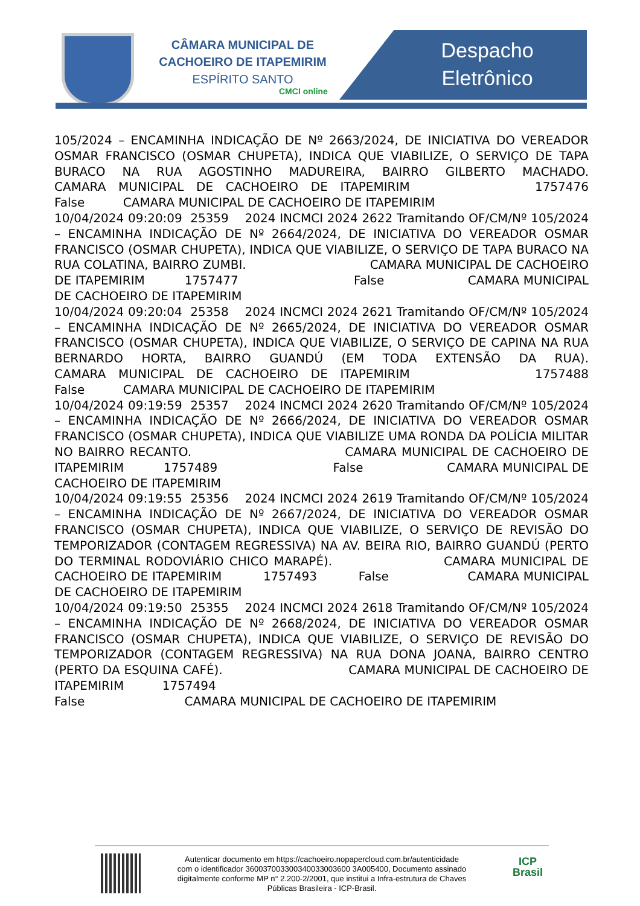CÂMARA MUNICIPAL DE
CACHOEIRO DE ITAPEMIRIM
ESPÍRITO SANTO
CMCI online
Despacho
Eletrônico
105/2024 – ENCAMINHA INDICAÇÃO DE Nº 2663/2024, DE INICIATIVA DO VEREADOR OSMAR FRANCISCO (OSMAR CHUPETA), INDICA QUE VIABILIZE, O SERVIÇO DE TAPA BURACO NA RUA AGOSTINHO MADUREIRA, BAIRRO GILBERTO MACHADO. CAMARA MUNICIPAL DE CACHOEIRO DE ITAPEMIRIM 1757476 False CAMARA MUNICIPAL DE CACHOEIRO DE ITAPEMIRIM 10/04/2024 09:20:09 25359 2024 INCMCI 2024 2622 Tramitando OF/CM/Nº 105/2024 – ENCAMINHA INDICAÇÃO DE Nº 2664/2024, DE INICIATIVA DO VEREADOR OSMAR FRANCISCO (OSMAR CHUPETA), INDICA QUE VIABILIZE, O SERVIÇO DE TAPA BURACO NA RUA COLATINA, BAIRRO ZUMBI. CAMARA MUNICIPAL DE CACHOEIRO DE ITAPEMIRIM 1757477 False CAMARA MUNICIPAL DE CACHOEIRO DE ITAPEMIRIM 10/04/2024 09:20:04 25358 2024 INCMCI 2024 2621 Tramitando OF/CM/Nº 105/2024 – ENCAMINHA INDICAÇÃO DE Nº 2665/2024, DE INICIATIVA DO VEREADOR OSMAR FRANCISCO (OSMAR CHUPETA), INDICA QUE VIABILIZE, O SERVIÇO DE CAPINA NA RUA BERNARDO HORTA, BAIRRO GUANDÚ (EM TODA EXTENSÃO DA RUA). CAMARA MUNICIPAL DE CACHOEIRO DE ITAPEMIRIM 1757488 False CAMARA MUNICIPAL DE CACHOEIRO DE ITAPEMIRIM 10/04/2024 09:19:59 25357 2024 INCMCI 2024 2620 Tramitando OF/CM/Nº 105/2024 – ENCAMINHA INDICAÇÃO DE Nº 2666/2024, DE INICIATIVA DO VEREADOR OSMAR FRANCISCO (OSMAR CHUPETA), INDICA QUE VIABILIZE UMA RONDA DA POLÍCIA MILITAR NO BAIRRO RECANTO. CAMARA MUNICIPAL DE CACHOEIRO DE ITAPEMIRIM 1757489 False CAMARA MUNICIPAL DE CACHOEIRO DE ITAPEMIRIM 10/04/2024 09:19:55 25356 2024 INCMCI 2024 2619 Tramitando OF/CM/Nº 105/2024 – ENCAMINHA INDICAÇÃO DE Nº 2667/2024, DE INICIATIVA DO VEREADOR OSMAR FRANCISCO (OSMAR CHUPETA), INDICA QUE VIABILIZE, O SERVIÇO DE REVISÃO DO TEMPORIZADOR (CONTAGEM REGRESSIVA) NA AV. BEIRA RIO, BAIRRO GUANDÚ (PERTO DO TERMINAL RODOVIÁRIO CHICO MARAPÉ). CAMARA MUNICIPAL DE CACHOEIRO DE ITAPEMIRIM 1757493 False CAMARA MUNICIPAL DE CACHOEIRO DE ITAPEMIRIM 10/04/2024 09:19:50 25355 2024 INCMCI 2024 2618 Tramitando OF/CM/Nº 105/2024 – ENCAMINHA INDICAÇÃO DE Nº 2668/2024, DE INICIATIVA DO VEREADOR OSMAR FRANCISCO (OSMAR CHUPETA), INDICA QUE VIABILIZE, O SERVIÇO DE REVISÃO DO TEMPORIZADOR (CONTAGEM REGRESSIVA) NA RUA DONA JOANA, BAIRRO CENTRO (PERTO DA ESQUINA CAFÉ). CAMARA MUNICIPAL DE CACHOEIRO DE ITAPEMIRIM 1757494 False CAMARA MUNICIPAL DE CACHOEIRO DE ITAPEMIRIM
Autenticar documento em https://cachoeiro.nopapercloud.com.br/autenticidade
com o identificador 360037003300340033003600 3A005400, Documento assinado
digitalmente conforme MP n° 2.200-2/2001, que institui a Infra-estrutura de Chaves
Públicas Brasileira - ICP-Brasil.
ICP
Brasil